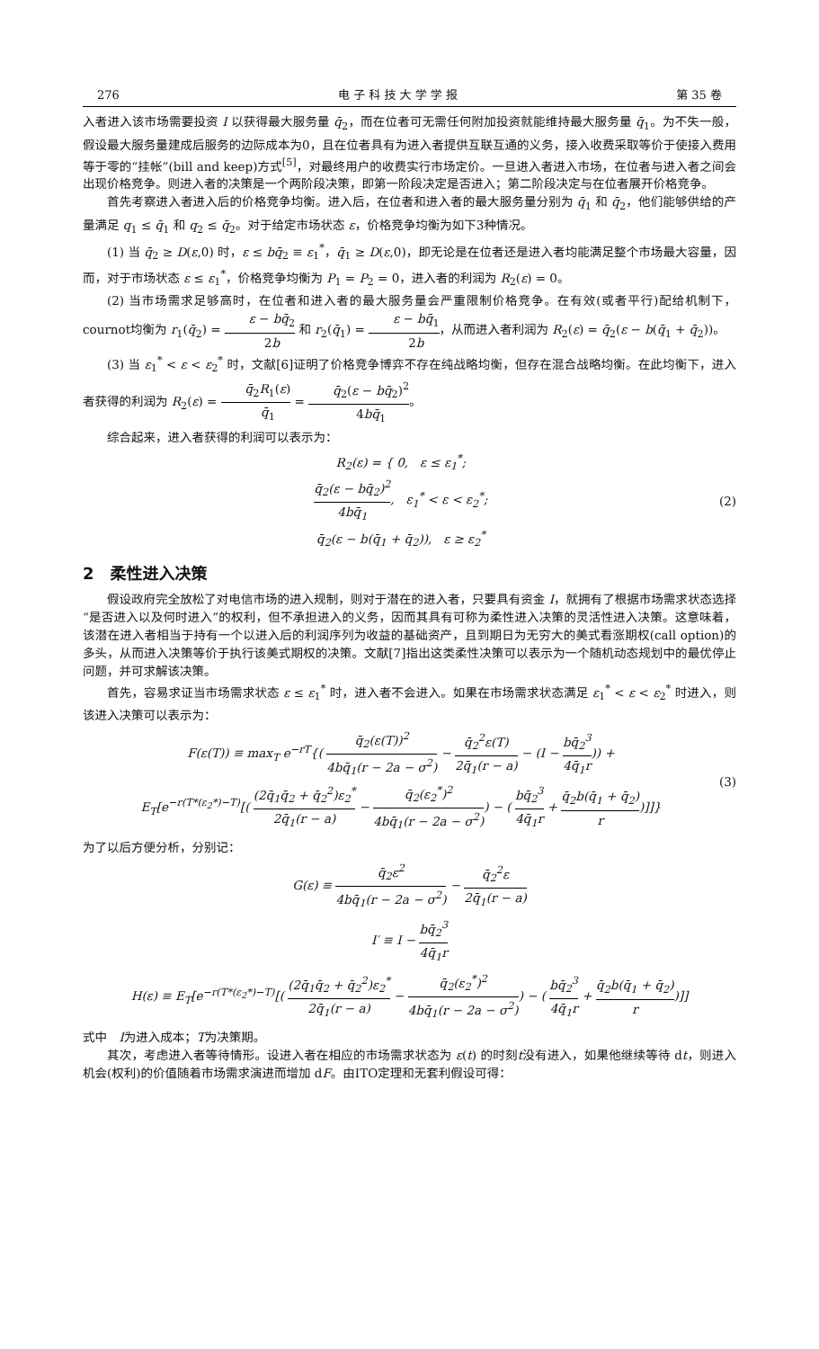276 电 子 科 技 大 学 学 报 第 35 卷
入者进入该市场需要投资 I 以获得最大服务量 q̄<sub>2</sub>，而在位者可无需任何附加投资就能维持最大服务量 q̄<sub>1</sub>。为不失一般，假设最大服务量建成后服务的边际成本为0，且在位者具有为进入者提供互联互通的义务，接入收费采取等价于使接入费用等于零的“挂帐”(bill and keep)方式<sup>[5]</sup>，对最终用户的收费实行市场定价。一旦进入者进入市场，在位者与进入者之间会出现价格竞争。则进入者的决策是一个两阶段决策，即第一阶段决定是否进入；第二阶段决定与在位者展开价格竞争。
首先考察进入者进入后的价格竞争均衡。进入后，在位者和进入者的最大服务量分别为 q̄<sub>1</sub> 和 q̄<sub>2</sub>，他们能够供给的产量满足 q<sub>1</sub> ≤ q̄<sub>1</sub> 和 q<sub>2</sub> ≤ q̄<sub>2</sub>。对于给定市场状态 ε，价格竞争均衡为如下3种情况。
(1) 当 q̄<sub>2</sub> ≥ D(ε,0) 时，ε ≤ bq̄<sub>2</sub> ≡ ε<sub>1</sub><sup>*</sup>，q̄<sub>1</sub> ≥ D(ε,0)，即无论是在位者还是进入者均能满足整个市场最大容量，因而，对于市场状态 ε ≤ ε<sub>1</sub><sup>*</sup>，价格竞争均衡为 P<sub>1</sub> = P<sub>2</sub> = 0，进入者的利润为 R<sub>2</sub>(ε) = 0。
(2) 当市场需求足够高时，在位者和进入者的最大服务量会严重限制价格竞争。在有效(或者平行)配给机制下，cournot均衡为 r<sub>1</sub>(q̄<sub>2</sub>) = ε − bq̄<sub>2</sub> 2b 和 r<sub>2</sub>(q̄<sub>1</sub>) = ε − bq̄<sub>1</sub> 2b，从而进入者利润为 R<sub>2</sub>(ε) = q̄<sub>2</sub>(ε − b(q̄<sub>1</sub> + q̄<sub>2</sub>))。
(3) 当 ε<sub>1</sub><sup>*</sup> < ε < ε<sub>2</sub><sup>*</sup> 时，文献[6]证明了价格竞争博弈不存在纯战略均衡，但存在混合战略均衡。在此均衡下，进入者获得的利润为 R<sub>2</sub>(ε) = q̄<sub>2</sub>R<sub>1</sub>(ε) q̄<sub>1</sub> = q̄<sub>2</sub>(ε − bq̄<sub>2</sub>)<sup>2</sup> 4bq̄<sub>1</sub>。
综合起来，进入者获得的利润可以表示为：
R<sub>2</sub>(ε) = { 0, ε ≤ ε<sub>1</sub><sup>*</sup>;
q̄<sub>2</sub>(ε − bq̄<sub>2</sub>)<sup>2</sup> 4bq̄<sub>1</sub>, ε<sub>1</sub><sup>*</sup> < ε < ε<sub>2</sub><sup>*</sup>;
q̄<sub>2</sub>(ε − b(q̄<sub>1</sub> + q̄<sub>2</sub>)), ε ≥ ε<sub>2</sub><sup>*</sup>
(2)
2　柔性进入决策
假设政府完全放松了对电信市场的进入规制，则对于潜在的进入者，只要具有资金 I，就拥有了根据市场需求状态选择“是否进入以及何时进入”的权利，但不承担进入的义务，因而其具有可称为柔性进入决策的灵活性进入决策。这意味着，该潜在进入者相当于持有一个以进入后的利润序列为收益的基础资产，且到期日为无穷大的美式看涨期权(call option)的多头，从而进入决策等价于执行该美式期权的决策。文献[7]指出这类柔性决策可以表示为一个随机动态规划中的最优停止问题，并可求解该决策。
首先，容易求证当市场需求状态 ε ≤ ε<sub>1</sub><sup>*</sup> 时，进入者不会进入。如果在市场需求状态满足 ε<sub>1</sub><sup>*</sup> < ε < ε<sub>2</sub><sup>*</sup> 时进入，则该进入决策可以表示为：
F(ε(T)) ≡ max<sub>T</sub> e<sup>−rT</sup>{( q̄<sub>2</sub>(ε(T))<sup>2</sup> 4bq̄<sub>1</sub>(r − 2a − σ<sup>2</sup>) − q̄<sub>2</sub><sup>2</sup>ε(T) 2q̄<sub>1</sub>(r − a) − (I − bq̄<sub>2</sub><sup>3</sup> 4q̄<sub>1</sub>r)) +
E<sub>T</sub>[e<sup>−r(T*(ε<sub>2</sub>*)−T)</sup>[( (2q̄<sub>1</sub>q̄<sub>2</sub> + q̄<sub>2</sub><sup>2</sup>)ε<sub>2</sub><sup>*</sup> 2q̄<sub>1</sub>(r − a) − q̄<sub>2</sub>(ε<sub>2</sub><sup>*</sup>)<sup>2</sup> 4bq̄<sub>1</sub>(r − 2a − σ<sup>2</sup>)) − ( bq̄<sub>2</sub><sup>3</sup> 4q̄<sub>1</sub>r + q̄<sub>2</sub>b(q̄<sub>1</sub> + q̄<sub>2</sub>) r)]]}
(3)
为了以后方便分析，分别记：
G(ε) ≡ q̄<sub>2</sub>ε<sup>2</sup> 4bq̄<sub>1</sub>(r − 2a − σ<sup>2</sup>) − q̄<sub>2</sub><sup>2</sup>ε 2q̄<sub>1</sub>(r − a)
I′ ≡ I − bq̄<sub>2</sub><sup>3</sup> 4q̄<sub>1</sub>r
H(ε) ≡ E<sub>T</sub>[e<sup>−r(T*(ε<sub>2</sub>*)−T)</sup>[( (2q̄<sub>1</sub>q̄<sub>2</sub> + q̄<sub>2</sub><sup>2</sup>)ε<sub>2</sub><sup>*</sup> 2q̄<sub>1</sub>(r − a) − q̄<sub>2</sub>(ε<sub>2</sub><sup>*</sup>)<sup>2</sup> 4bq̄<sub>1</sub>(r − 2a − σ<sup>2</sup>)) − ( bq̄<sub>2</sub><sup>3</sup> 4q̄<sub>1</sub>r + q̄<sub>2</sub>b(q̄<sub>1</sub> + q̄<sub>2</sub>) r)]]
式中　I为进入成本；T为决策期。
其次，考虑进入者等待情形。设进入者在相应的市场需求状态为 ε(t) 的时刻t没有进入，如果他继续等待 dt，则进入机会(权利)的价值随着市场需求演进而增加 dF。由ITO定理和无套利假设可得：